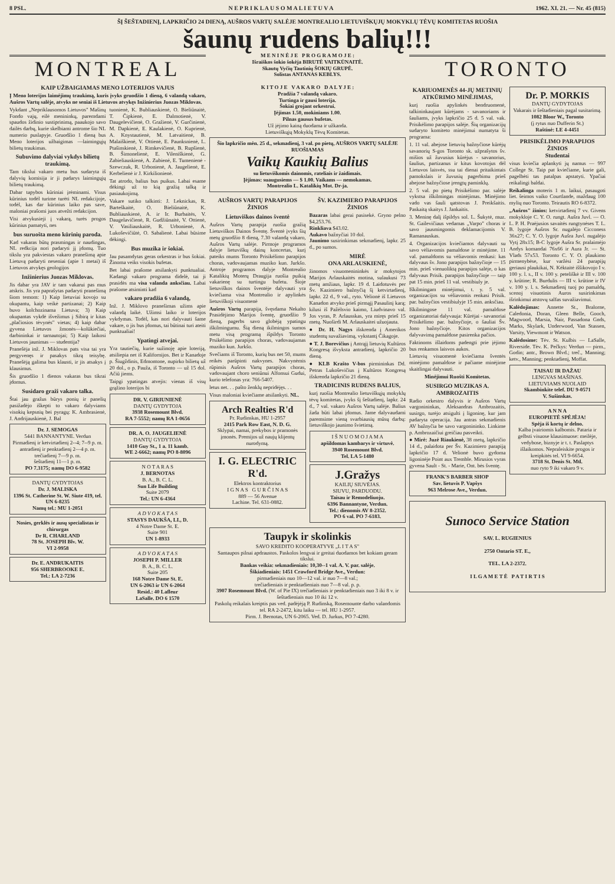8 PSL. N E P R I K L A U S O M A L I E T U V A 1962. XI. 21. — Nr. 45 (815)
ŠĮ ŠEŠTADIENĮ, LAPKRIČIO 24 DIENĄ, AUŠROS VARTŲ SALĖJE MONTREALIO LIETUVIŠKŲJŲ MOKYKLŲ TĖVŲ KOMITETAS RUOŠIA
šaunų rudens balių!!!
MONTREAL
KAIP UŽBAIGIAMAS MENO LOTERIJOS VAJUS
Į Meno loterijos laimėjimų traukimą, kuris įvyks gruodžio 1 dieną, 6 valandą vakaro, Aušros Vartų salėje, atvyks ne seniai iš Lietuvos atvykęs Inžinierius Juozas Miklovas.
Vykdant „Nepriklausomos Lietuvos" Mašinų Fondo vajų, eilė menininkų, paremdami spaudos židinio sustiprinimą, paaukojo savo dailės darbų, kurie skelbiami antrome šio NL numerio puslapyje. Gruodžio 1 dieną bus Meno loterijos užbaigimas —laimingųjų bilietų traukimas.
Subuvimo dalyviai vykdys bilietų traukimą.
Tam tikslui vakaro metu bus sudaryta iš dalyvių komisija ir ji padarys laimingųjų bilietų traukimą.
Dabar tapybos kūriniai įrėminami. Visus kūrinius todėl turime turėti NL redakcijoje, todėl, kas dar kūrinius laiko pas save, maloniai prašomi juos atvežti redakcijon.
Visi atvykusieji į vakarą, turės progos kūrinius pamatyti, nes
bus suruošta meno kūrinių paroda.
Kad vakaras būtų prasmingas ir naudingas, NL redkcija nori padaryti jį įdomų. Tuo tikslu yra pakviestas vakaro pranešimą apie Lietuvą padaryti neseniai (apie 1 metai) iš Lietuvos atvykęs geologijos
Inžinierius Juozas Miklovas.
Jis dabar yra JAV ir tam vakarui pas mus atskris. Jis yra paprašytas padaryti pranešimą šiom temom: 1) Kaip lietuviai kovojo su okupantu, kaip veikė partizanai; 2) Kaip buvo kolchozinama Lietuva; 3) Kaip okupantas vykdė išvežimus į Sibirą ir kitas „plačiosios tėvynės" vietas; 4) kaip dabar gyvena Lietuvos žmonės—kolūkiečiai, darbininkai ir tarnautojai; 5) Kaip laikosi Lietuvos jaunimas — studentija?
Pranešėja inž. J. Miklovas pats visa tai yra pergyvenęs ir pasakys tikrą teisybę. Pranešėją galima bus klausti, ir jis atsakys į klausimus.
Šis gruodžio 1 dienos vakaras bus tikrai įdomus.
Susidaro graži vakaro talka.
Štai jau gražus būrys ponių ir panelių pasižadėjo iškepti to vakaro dalyviams visokių kepsnių bei pyragų: K. Ambrasienė, J. Andrijauskienė, J. Bal
Dr. J. SEMOGAS
5441 BANNANTYNE. Verdun
Pirmadienį ir ketvirtadienį 2--4; 7--9 p. m.
antradienį ir penktadienį 2—4 p. m.
trečiadienį 7—9 p. m.
šeštadienį 11—1 p. m.
PO 7.3175; namų DO 6-9582
DANTŲ GYDYTOJAS
Dr. J. MALISKA
1396 St. Catherine St. W. Siute 419, tel. UN 6-8235
Namų tel.: MU 1-2051
Nosies, gerklės ir ausų specialistas ir chirurgas
Dr R. CHARLAND
78 St. JOSEPH Blv. W.
VI 2-9958
Dr. E. ANDRUKAITIS
956 SHERBROOKE E.
Tel.: LA 2-7236
tuonienė, K. Bubliauskienė, O. Bieliūnaitė, T. Čipkienė, E. Dalmotienė, V. Daugelevičienė, O. Gražienė, V. Gurčinienė, M. Dapkienė, E. Kaulakienė, O. Kuprienė, A. Knystautienė, M. Latvaitienė, B. Malaiškienė, V. Ottienė, E. Paunksnienė, L. Ptašinskienė, J. Rimkevičienė, B. Rupšienė, B. Šimonelienė, E. Vileniškienė, G. Zabieliauskienė, A. Zubienė, E. Tumenienė - Szewczuk, R. Urbonienė, A. Jaugelienė, E. Kerbelienė ir J. Kirkilionienė.
Tat atrodo, balius bus puikus. Labai esame dėkingi už to kią gražią talką ir pasiaukojimą.
Vakare sutiko talkinti: J. Leknickas, R. Barteškaitė, O. Bieliūnaitė, K. Bubliauskienė, A. ir Ir. Burbaitės, V. Daugelavičienė, R. Gudžiūnaitė, V. Ottienė, V. Vasiliauskaitė, R. Urbonienė, A. Lukoševičiūtė, O. Sabalienė. Labai būsime dėkingi.
Bus muzika ir šokiai.
Jau pasamdytas geras orkestras ir bus šokiai. Žinoma veiks visokis bufetas.
Bet labai prašome atsilankyti punktualiai. Kadangi vakaro programa didelė, tai ji prasidės ma visa valanda anksčiau. Labai prašome atsiminti kad
vakaro pradžia 6 valandą,
Inž. J. Miklovo pranešimas užims apie valandą laikė. Užimsi laiko ir loterijos vykdymas. Todėl, kas nori dalyvauti šame vakare, o jis bus įdomus, tai būtinai turi ateiti punktualiai!
Ypatingi atvejai.
Yra tautiečių, kurie sužinoję apie loteriją, atsiliepia net iš Kalifornijos. Bet ir Kanadoje p. Šiugždinis, Edmontone, nupirko bilietų už 20 dol., o p. Pauža, iš Toronto — už 15 dol. Ačiū jiems.
Taipgi ypatingas atvejis: vienas iš visų grąžino loterijos bi
DR. V. GIRIUNIENĖ
DANTŲ GYDYTOJA
3938 Rosemount Blvd.
RA 7-5552; namų RA 1-0656
DR. A. O. JAUGELIENĖ
DANTŲ GYDYTOJA
1410 Guy St., 1 a. 11 kamb.
WE 2-6662; namų PO 8-8096
N O T A R A S
J. BERNOTAS
B. A., B. C. L.
Sun Life Building
Suite 2079
Tel.: UN 6-4364
A D V O K A T A S
STASYS DAUKŠA, LI., D.
4 Notre Dame St. E.
Suite 901
UN 1-8933
A D V O K A T A S
JOSEPH P. MILLER
B. A., B. C. L.
Suite 205
168 Notre Dame St. E.
UN 6-2063 ir UN 6-2064
Resid.: 40 Lafleur
LaSalle. DO 6 1570
M E N I N Ė J E P R O G R A M O J E :
Išraiškos šokio šokėja BIRUTĖ VAITKŪNAITĖ.
Skautų Vyčių Tautinių ŠOKIŲ GRUPĖ.
Solistas ANTANAS KEBLYS.
K I T O J E V A K A R O D A L Y J E :
Pradžia 7 valandą vakaro.
Turtinga ir gausi loterija.
Šokiai grojant orkestrui.
Įėjimas 1.50, mokiniams 1.00.
Pilnas gausus bufetas.
Už įėjimo kainą duodama ir užkanda.
Lietuviškųjų Mokyklų Tėvų Komitetas.
Šio lapkričio mėn. 25 d., sekmadienį, 3 val. po pietų, AUŠROS VARTŲ SALĖJE RUOŠIAMAS
Vaikų Kaukių Balius
su lietuviškomis dainomis, rateliais ir žaidimais.
Įėjimas: suaugusiems — $ 1.00. Vaikams — nemokamas.
Montrealio L. Katalikių Mot. Dr-ja.
AUŠROS VARTŲ PARAPIJOS ŽINIOS
Lietuviškos dainos šventė
Aušros Vartų parapija ruošia gražią Lietuviškos Dainos Šventę. Šventė įvyks šių metų gruodžio 8 dieną, 7.30 valandą vakaro, Aušros Vartų salėje. Pirmoje programos dalyje lietuviškų dainų koncertas, kurį pateiks mums Toronto Prisikėlimo parapijos choras, vadovaujamas muziko kun. Jurkšo. Antroje programos dalyje Montrealio Katalikių Moterų Draugija ruošia puikią vakarienę su turtingu bufetu. Šioje lietuviškos dainos šventėje dalyvauti yra kviečiama visa Montrealio ir apylinkės lietuviškoji visuomenė
Aušros Vartų parapija, švęsdama Nekalto Prasidėjimo Marijos šventę, gruodžio 9 dieną, pagerbs savo globėją ypatingu iškilmingumu. Šią dieną ikilmingos sumos metu visą programą išpildys Toronto Prsikėlimo parapijos choras, vadovaujamas muziko kun. Jurkšo.
Svečiams iš Toronto, kurių bus net 50, mums reikės parūpinti nakvynes. Nakvynėmis rūpinsis Aušros Vartų parapijos choras, vadovaujant choro seniūnui Alfonsui Gudui, kurio telefonas yra: 766-5407.
letus net. . . pašto ženklų nepridėjęs. . .
Visus maloniai kviečiame atsilankyti. NL.
Arch Realties R'd
Pr. Rudinskas, HU 1-2957
2415 Park Row East, N. D. G.
Sklypai, namai, prekybos ir pramonės įmonės. Premijos už naujų klijentų nurodymą.
I. G. ELECTRIC R'd.
Elektros kontraktorius
I G N A S G U R Č I N A S
889 — 56 Avenue
Lachine. Tel. 631-0882.
ŠV. KAZIMIERO PARAPIJOS ŽINIOS
Bazaras labai gerai pasisekė. Gryno pelno $4,253.76.
Rinkliava $43.02.
Aukavo bažnyčiai 10 dol.
Jaunimo susirinkimas sekmadienį, lapkr. 25 d., po sumos.
MIRĖ
ONA ARLAUSKIENĖ,
žinomos visuomenininkės ir mokytojos Marijos Arlauskaitės motina, sulaukusi 73 metų amžiaus, lapkr. 19 d. Laidotuvės per Šv. Kazimiero bažnyčią šį ketvirtadienį, lapkr. 22 d., 9 val., ryto. Velionė iš Lietuvos Kanadon atvyko prieš pirmąjį Pasaulinį karą; kilusi iš Pažėlsvio kaimo, Liudvinavo val. Jos vyras, P. Arlausskas, yra miręs prieš 15 metų. Nuoširdi M. Arlauskaitei užuojauta.
● Dr. H. Nagys išskrenda į Amerikos studentų suvažiavimą, vykstantį Čikagoje.
● T. J. Borevičius į Antrąjį lietuvių Kultūros Kongresą išvyksta antradienį, lapkričio 20 dieną.
● KLB Krašto V-bos pirmininkas Dd. Petras Lukoševičius į Kultūros Kongresą išskrenda lapkričio 21 dieną.
TRADICINIS RUDENS BALIUS,
kurį ruošia Montrealio lietuviškųjų mokyklų tėvų komitetas, įvyks šį šeštadienį, lapkr. 24 d., 7 val. vakaro Aušros Vartų salėje. Balius žada būti labai įdomus. Jame dalyvaudami paremsime vieną svarbiausių mūsų darbų: lietuviškojo jaunimo švietimą.
I Š N U O M O J A M A
apšildomas kambarys ir virtuvė.
3940 Rosemount Blvd.
Tel. LA 5-1480
J.Gražys
KAILIŲ SIUVĖJAS.
SIUVU, PARDUODU.
Taisau ir Remodeliuoju.
6396 Bannantyne, Verdun.
Tel.: dienomis AV 8-2352.
PO 6 val. PO 7-6183.
Taupyk ir skolinkis
SAVO KREDITO KOOPERATYVE „L I T A S"
Santaupos pilnai apdraustos. Paskolos lengvai ir greitai duodamos bet kokiam geram tikslui.
Bankas veikia: sekmadieniais: 10,30--1 val. A. V. par. salėje.
Šškiadieniais: 1451 Crawford Bridge Ave., Verdun:
pirmadieniais nuo 10—12 val. ir nuo 7—8 val.;
trečiadieniais ir penktadieniais nuo 7—8 val. p. p.
3907 Rosemount Blvd. (W. of Pie IX) trečiadieniais ir penktadieniais nuo 3 iki 8 v. ir šeštadieniais nuo 10 iki 12 v.
Paskolų reikalais kreiptis pas ved. padėjėją P. Rudinską, Rosemounte darbo valandomis tel. RA 2-2472, kitu laiku — tel. HU 1-2957.
Pirm. J. Bernotas, UN 6-2065. Ved. D. Jurkus, PO 7-4280.
TORONTO
KARIUOMENĖS 44-JŲ METINIŲ ATKŪRIMO MINĖJIMAS,
kurį ruošia apylinkės bendruomenė, talkininkaujant kūrėjams - savanoriams ir šauliams, įvyks lapkričio 25 d. 5 val. vak. Prisikėlimo parapijos salėje. Šių organizacijų sudaryto komiteto minėjimui numatyta ši programa:
1. 11 val. abejose lietuvių bažnyčiose kūrėjų savanorių S-gos Toronto sk. užprašytos šv. mišios už žuvusius kūrėjus - savanorius, šaulius, partizanus ir kitus kovotojus dėl Lietuvos laisvės, ssu tai dienai pritaikintais pamokslais ir žuvusių pagerbimu prieš abejose bažnyčiose įrengtų paminklų.
2. 5 val. po pietų Prisikėlimo par. salėje vykstsa iškilmingas minėjimas. Minėjimo vado vas šauli ųatstovas J. Preikšaitis. Paskaitą skaitys J. Jankaitis.
3. Meninę dalį išpildys sol. L. Šukytė, muz. St. Gailevičiaus vedamas „Varpo" choras ir savo jausmingomis deklamacijomis V. Ramanauskas.
4. Organizacijos kviečiamos dalyvauti su savo vėliavomis pamaldose ir minėjime. 11 val. pamaldoms su vėliavomis renkasi: kas dalyvaus šv. Jono parapijos bažnyčioje — 15 min. prieš vienuoliktą parapijos salėje, o kas dalyvaus Prisik. parapijos bažnyčioje — taip pat 15 min. prieš 11 val. vestibiuly je.
Iškilmingam minėjimui, t. y. 5 val. organizacijos su vėliavomis renkasi Prisik. par. bažnyčios vestibiulyje 15 min. anksčiau.
Iškilmingose 11 val. pamaldose organizatoriai dalyvauja: Kūrėjai - savanoriai Prisikėlimo par. bažnyčioje, o šauliai Šv. Jono bažnyčioje. Kitos organizacijos dalyvavimą pamaldose pasirenka pačios.
Faktinoms išlaidoms padengti prie įėjimo bus renkamos laisvos aukos.
Lietuvių visuomenė kviečiama šventės minėjimo pamaldose ir pačiame minėjime skaitlingai dalyvauti.
Minėjimui Ruošti Komitetas.
SUSIRGO MUZIKAS A. AMBROZAITIS
Radio orkestro dalyvis ir Aušros Vartų vargonininkas, Aleksandras Ambrozaitis, susirgo, turėjo atsigulti į ligoninę, kur jam padaryta operacija. Jau antras sekmadienis AV bažnyčia be savo vargonininko. Linkime p. Ambrozaičiui greičiau pasveikti.
● Mirė: Juzė Riaukienė, 38 metų, lapkričio 14 d., palaidota per Šv. Kazimiero parapiją lapkričio 17 d. Velionė buvo gydoma ligoninėje Point aux Tremble. Mirusios vyras gyvena Sault - St. - Marie, Ont. bės šventę.
FRANK'S BARBER SHOP
Sav. lietuvis P. Vapšys
963 Melrose Ave., Verdun.
Dr. P. MORKIS
DANTŲ GYDYTOJAS
Vakarais ir šeštadieniais pagal susitarimą.
1082 Bloor W., Toronto
(į rytus nuo Dufferin St.)
Raštinė: LE 4-4451
PRISIKĖLIMO PARAPIJOS ŽINIOS
Studentai
visus kviečia aplankyti jų namus — 997 College St. Taip pat kviečiame, kurie gali, pagelbėti tas patalpas apstatyti. Ypačiai reikalingi baldai.
Reikalinga moteris 1 m. laikui, pasaugoti liet. šeimos vaiko Courtlande, maždaug 100 mylių nuo Toronto. Teirautis RO 6-8372.
„Aušros" žinios: ketvirtadienį 7 vv. Givens mokykloje C. Y. O. rungt. Aušra Juvl. — O. L. P. H. Praėjusios savaitės rungtynėses T. L. B. lygoje Aušros Sr. nugalėjo Cicconess 36x27; C. Y. O. lygoje Aušra Juvl. nugalėjo Vytį 28x15; B-C lygoje Aušra Sr. pralaimėjo Andys komandai 76x66 ir Aura Jr. — St. Vlads 57x53. Toronto C. Y. O. plaukimo pirmenybėse, kur varžėsi 24 parapijų geriausi plaukikai, N. Kėktaitė iššikovojo I v. 100 y. l. s., II v. 100 y. peteliškė ir III v. 100 y. krūtine; R. Burdulis — III v. krūtine ir IV v. 100 y. l. s. Sekmadienį tuoj po pamaldų, scenoj visuotinis Auros susirinkimas išrinkimui atstovų salfas suvažiavimui.
Kalėdojimas: Annette St., Bralorne, Caledonia, Doran, Gleen Belle, Gooch, Magwood, Marsia, Nair, Passadona Gnds, Marks, Skylark, Underwood, Van Stassen, Varsity, Viewmont ir Watson.
Kalėdosime: Tėv. St. Kulbis — LaSalle, Riverside. Tėv. K. Pečkys: Verdun — pirm., Godin; antr., Brown Blvd.; treč., Manning; ketv., Manning; penktadienį, Moffat.
TAISAU IR DAŽAU
LENGVAS MAŠINAS.
LIETUVIAMS NUOLAID
Skambinkite telef. DU 9-0571
V. Sušinskas.
A N N A
EUROPIETĖ SPĖJĖJA!
Spėja iš kortų ir delno.
Kalba įvairiomis kalbomis. Pataria ir gelbsti visuose klausimuose: meilėje, vedybose, biznyje ir t. t. Paslaptys išlaikomos. Nepraleiskite progos ir kreipkitės tel. VI 9-6654.
3718 St. Denis St. Mtl.
nuo ryto 9 iki vakaro 9 v.
Sunoco Service Station
SAV. L. RUGIENIUS
2750 Ontario ST. E.,
TEL. LA 2-2372.
I L G A M E T Ė P A T I R T I S